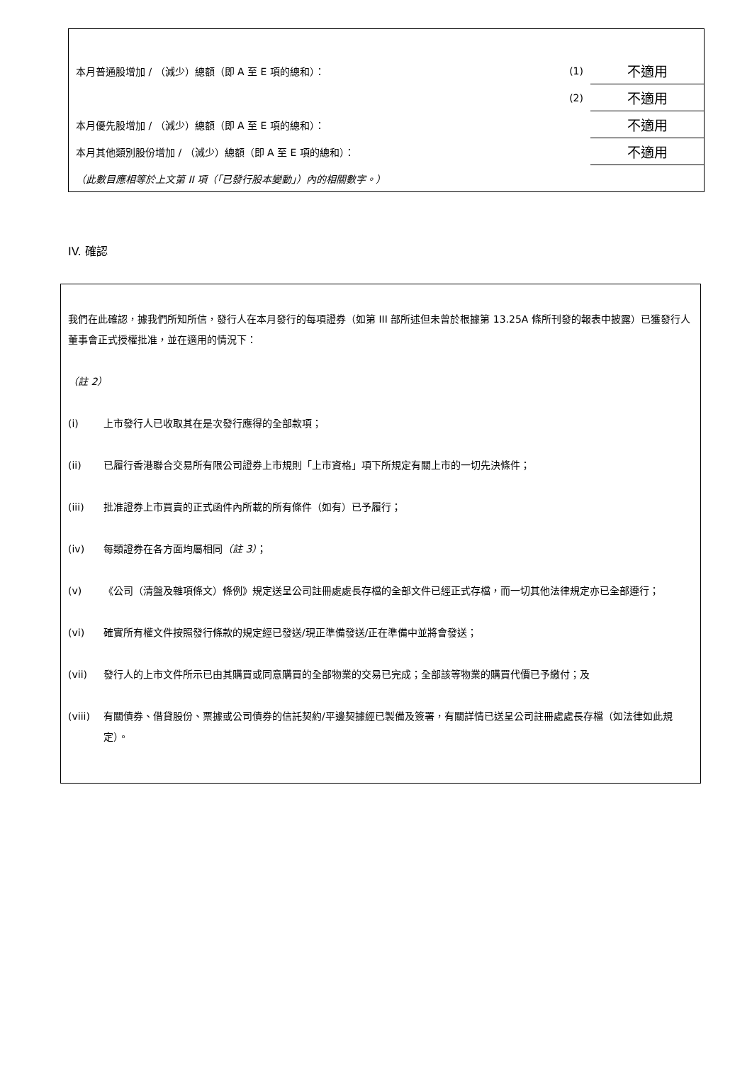| 本月普通股增加 / （減少）總額（即 A 至 E 項的總和）： | (1) | 不適用 |
| | (2) | 不適用 |
| 本月優先股增加 / （減少）總額（即 A 至 E 項的總和）： | | 不適用 |
| 本月其他類別股份增加 / （減少）總額（即 A 至 E 項的總和）： | | 不適用 |
| （此數目應相等於上文第 II 項（「已發行股本變動」）內的相關數字。） | | |
IV. 確認
我們在此確認，據我們所知所信，發行人在本月發行的每項證券（如第 III 部所述但未曾於根據第 13.25A 條所刊發的報表中披露）已獲發行人董事會正式授權批准，並在適用的情況下：
（註 2）
(i) 上市發行人已收取其在是次發行應得的全部款項；
(ii) 已履行香港聯合交易所有限公司證券上市規則「上市資格」項下所規定有關上市的一切先決條件；
(iii) 批准證券上市買賣的正式函件內所載的所有條件（如有）已予履行；
(iv) 每類證券在各方面均屬相同（註 3）；
(v) 《公司（清盤及雜項條文）條例》規定送呈公司註冊處處長存檔的全部文件已經正式存檔，而一切其他法律規定亦已全部遵行；
(vi) 確實所有權文件按照發行條款的規定經已發送/現正準備發送/正在準備中並將會發送；
(vii) 發行人的上市文件所示已由其購買或同意購買的全部物業的交易已完成；全部該等物業的購買代價已予繳付；及
(viii) 有關債券、借貸股份、票據或公司債券的信託契約/平邊契據經已製備及簽署，有關詳情已送呈公司註冊處處長存檔（如法律如此規定）。